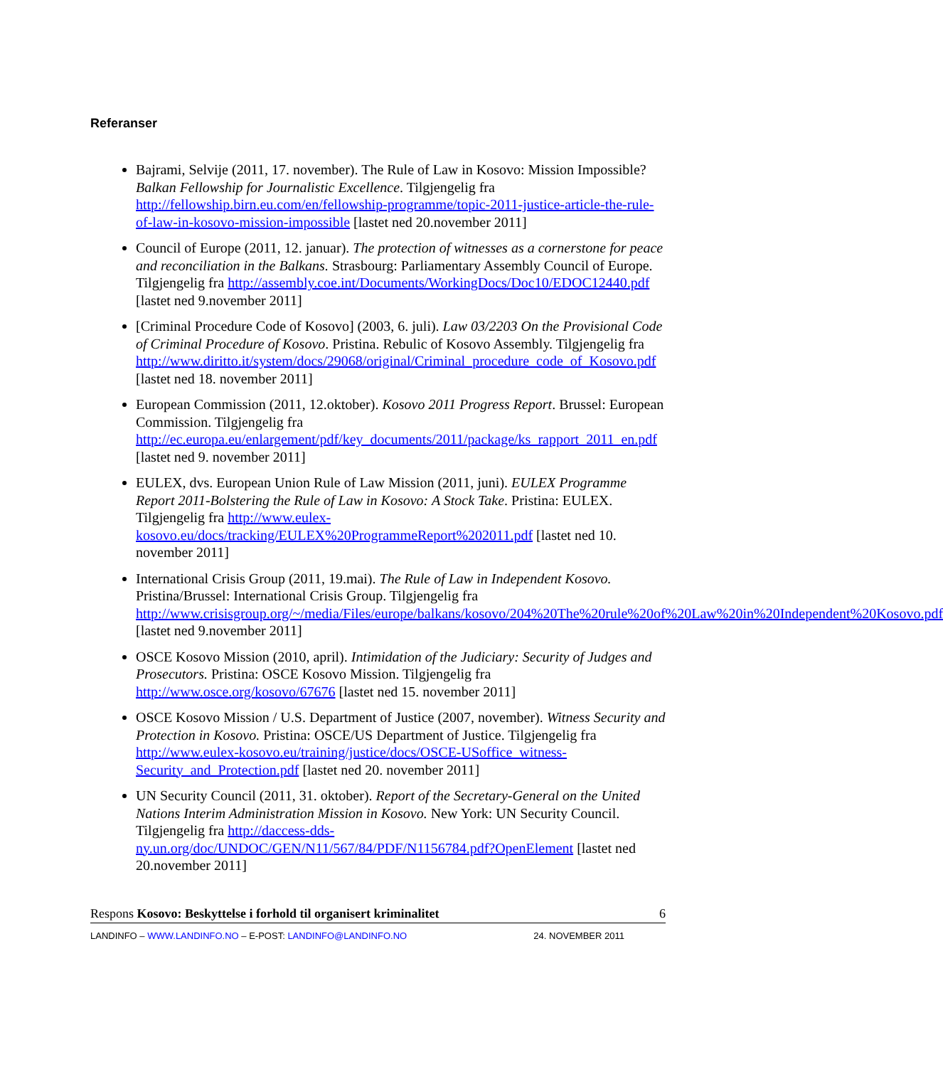Referanser
Bajrami, Selvije (2011, 17. november). The Rule of Law in Kosovo: Mission Impossible? Balkan Fellowship for Journalistic Excellence. Tilgjengelig fra http://fellowship.birn.eu.com/en/fellowship-programme/topic-2011-justice-article-the-rule-of-law-in-kosovo-mission-impossible [lastet ned 20.november 2011]
Council of Europe (2011, 12. januar). The protection of witnesses as a cornerstone for peace and reconciliation in the Balkans. Strasbourg: Parliamentary Assembly Council of Europe. Tilgjengelig fra http://assembly.coe.int/Documents/WorkingDocs/Doc10/EDOC12440.pdf [lastet ned 9.november 2011]
[Criminal Procedure Code of Kosovo] (2003, 6. juli). Law 03/2203 On the Provisional Code of Criminal Procedure of Kosovo. Pristina. Rebulic of Kosovo Assembly. Tilgjengelig fra http://www.diritto.it/system/docs/29068/original/Criminal_procedure_code_of_Kosovo.pdf [lastet ned 18. november 2011]
European Commission (2011, 12.oktober). Kosovo 2011 Progress Report. Brussel: European Commission. Tilgjengelig fra http://ec.europa.eu/enlargement/pdf/key_documents/2011/package/ks_rapport_2011_en.pdf [lastet ned 9. november 2011]
EULEX, dvs. European Union Rule of Law Mission (2011, juni). EULEX Programme Report 2011-Bolstering the Rule of Law in Kosovo: A Stock Take. Pristina: EULEX. Tilgjengelig fra http://www.eulex-kosovo.eu/docs/tracking/EULEX%20ProgrammeReport%202011.pdf [lastet ned 10. november 2011]
International Crisis Group (2011, 19.mai). The Rule of Law in Independent Kosovo. Pristina/Brussel: International Crisis Group. Tilgjengelig fra http://www.crisisgroup.org/~/media/Files/europe/balkans/kosovo/204%20The%20rule%20of%20Law%20in%20Independent%20Kosovo.pdf [lastet ned 9.november 2011]
OSCE Kosovo Mission (2010, april). Intimidation of the Judiciary: Security of Judges and Prosecutors. Pristina: OSCE Kosovo Mission. Tilgjengelig fra http://www.osce.org/kosovo/67676 [lastet ned 15. november 2011]
OSCE Kosovo Mission / U.S. Department of Justice (2007, november). Witness Security and Protection in Kosovo. Pristina: OSCE/US Department of Justice. Tilgjengelig fra http://www.eulex-kosovo.eu/training/justice/docs/OSCE-USoffice_witness-Security_and_Protection.pdf [lastet ned 20. november 2011]
UN Security Council (2011, 31. oktober). Report of the Secretary-General on the United Nations Interim Administration Mission in Kosovo. New York: UN Security Council. Tilgjengelig fra http://daccess-dds-ny.un.org/doc/UNDOC/GEN/N11/567/84/PDF/N1156784.pdf?OpenElement [lastet ned 20.november 2011]
Respons Kosovo: Beskyttelse i forhold til organisert kriminalitet 6
LANDINFO – WWW.LANDINFO.NO – E-POST: LANDINFO@LANDINFO.NO 24. NOVEMBER 2011